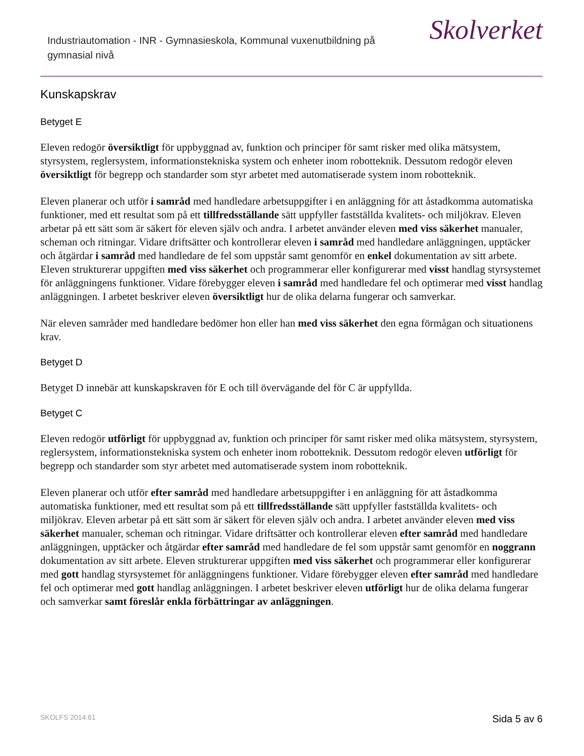Industriautomation - INR - Gymnasieskola, Kommunal vuxenutbildning på gymnasial nivå
Skolverket
Kunskapskrav
Betyget E
Eleven redogör översiktligt för uppbyggnad av, funktion och principer för samt risker med olika mätsystem, styrsystem, reglersystem, informationstekniska system och enheter inom robotteknik. Dessutom redogör eleven översiktligt för begrepp och standarder som styr arbetet med automatiserade system inom robotteknik.
Eleven planerar och utför i samråd med handledare arbetsuppgifter i en anläggning för att åstadkomma automatiska funktioner, med ett resultat som på ett tillfredsställande sätt uppfyller fastställda kvalitets- och miljökrav. Eleven arbetar på ett sätt som är säkert för eleven själv och andra. I arbetet använder eleven med viss säkerhet manualer, scheman och ritningar. Vidare driftsätter och kontrollerar eleven i samråd med handledare anläggningen, upptäcker och åtgärdar i samråd med handledare de fel som uppstår samt genomför en enkel dokumentation av sitt arbete. Eleven strukturerar uppgiften med viss säkerhet och programmerar eller konfigurerar med visst handlag styrsystemet för anläggningens funktioner. Vidare förebygger eleven i samråd med handledare fel och optimerar med visst handlag anläggningen. I arbetet beskriver eleven översiktligt hur de olika delarna fungerar och samverkar.
När eleven samråder med handledare bedömer hon eller han med viss säkerhet den egna förmågan och situationens krav.
Betyget D
Betyget D innebär att kunskapskraven för E och till övervägande del för C är uppfyllda.
Betyget C
Eleven redogör utförligt för uppbyggnad av, funktion och principer för samt risker med olika mätsystem, styrsystem, reglersystem, informationstekniska system och enheter inom robotteknik. Dessutom redogör eleven utförligt för begrepp och standarder som styr arbetet med automatiserade system inom robotteknik.
Eleven planerar och utför efter samråd med handledare arbetsuppgifter i en anläggning för att åstadkomma automatiska funktioner, med ett resultat som på ett tillfredsställande sätt uppfyller fastställda kvalitets- och miljökrav. Eleven arbetar på ett sätt som är säkert för eleven själv och andra. I arbetet använder eleven med viss säkerhet manualer, scheman och ritningar. Vidare driftsätter och kontrollerar eleven efter samråd med handledare anläggningen, upptäcker och åtgärdar efter samråd med handledare de fel som uppstår samt genomför en noggrann dokumentation av sitt arbete. Eleven strukturerar uppgiften med viss säkerhet och programmerar eller konfigurerar med gott handlag styrsystemet för anläggningens funktioner. Vidare förebygger eleven efter samråd med handledare fel och optimerar med gott handlag anläggningen. I arbetet beskriver eleven utförligt hur de olika delarna fungerar och samverkar samt föreslår enkla förbättringar av anläggningen.
SKOLFS 2014:61 Sida 5 av 6